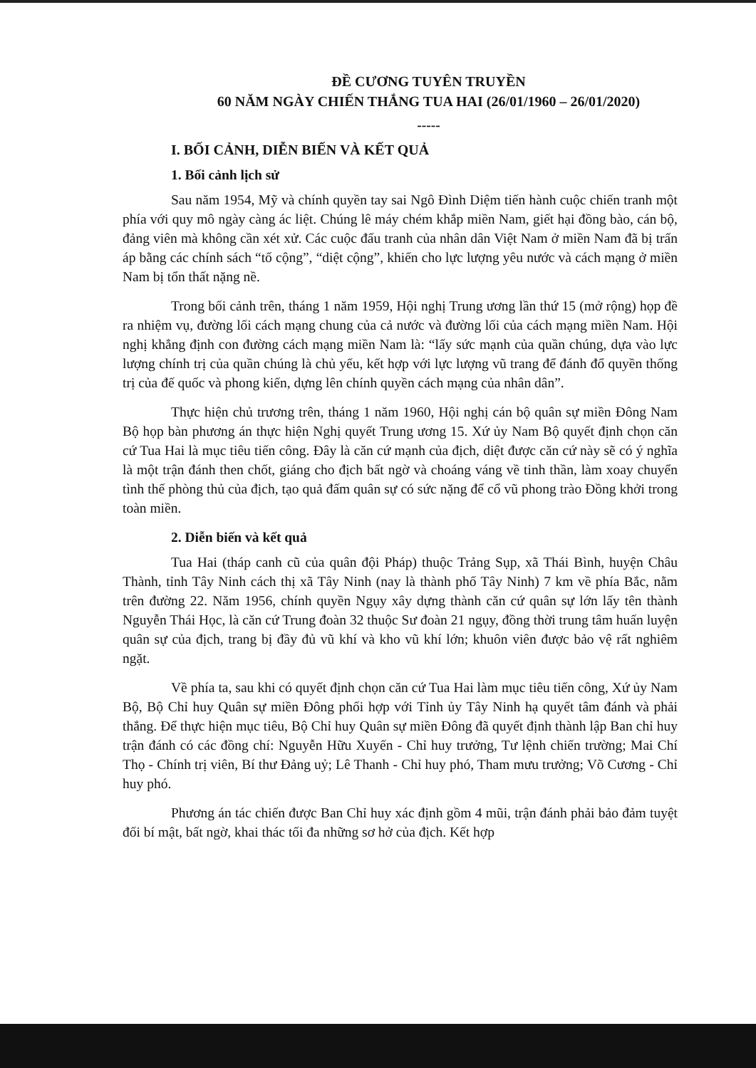ĐỀ CƯƠNG TUYÊN TRUYỀN
60 NĂM NGÀY CHIẾN THẮNG TUA HAI (26/01/1960 – 26/01/2020)
-----
I. BỐI CẢNH, DIỄN BIẾN VÀ KẾT QUẢ
1. Bối cảnh lịch sử
Sau năm 1954, Mỹ và chính quyền tay sai Ngô Đình Diệm tiến hành cuộc chiến tranh một phía với quy mô ngày càng ác liệt. Chúng lê máy chém khắp miền Nam, giết hại đồng bào, cán bộ, đảng viên mà không cần xét xử. Các cuộc đấu tranh của nhân dân Việt Nam ở miền Nam đã bị trấn áp bằng các chính sách “tố cộng”, “diệt cộng”, khiến cho lực lượng yêu nước và cách mạng ở miền Nam bị tổn thất nặng nề.
Trong bối cảnh trên, tháng 1 năm 1959, Hội nghị Trung ương lần thứ 15 (mở rộng) họp đề ra nhiệm vụ, đường lối cách mạng chung của cả nước và đường lối của cách mạng miền Nam. Hội nghị khẳng định con đường cách mạng miền Nam là: “lấy sức mạnh của quần chúng, dựa vào lực lượng chính trị của quần chúng là chủ yếu, kết hợp với lực lượng vũ trang để đánh đổ quyền thống trị của đế quốc và phong kiến, dựng lên chính quyền cách mạng của nhân dân”.
Thực hiện chủ trương trên, tháng 1 năm 1960, Hội nghị cán bộ quân sự miền Đông Nam Bộ họp bàn phương án thực hiện Nghị quyết Trung ương 15. Xứ ủy Nam Bộ quyết định chọn căn cứ Tua Hai là mục tiêu tiến công. Đây là căn cứ mạnh của địch, diệt được căn cứ này sẽ có ý nghĩa là một trận đánh then chốt, giáng cho địch bất ngờ và choáng váng về tinh thần, làm xoay chuyển tình thế phòng thủ của địch, tạo quả đấm quân sự có sức nặng để cổ vũ phong trào Đồng khởi trong toàn miền.
2. Diễn biến và kết quả
Tua Hai (tháp canh cũ của quân đội Pháp) thuộc Trảng Sụp, xã Thái Bình, huyện Châu Thành, tỉnh Tây Ninh cách thị xã Tây Ninh (nay là thành phố Tây Ninh) 7 km về phía Bắc, nằm trên đường 22. Năm 1956, chính quyền Ngụy xây dựng thành căn cứ quân sự lớn lấy tên thành Nguyễn Thái Học, là căn cứ Trung đoàn 32 thuộc Sư đoàn 21 ngụy, đồng thời trung tâm huấn luyện quân sự của địch, trang bị đầy đủ vũ khí và kho vũ khí lớn; khuôn viên được bảo vệ rất nghiêm ngặt.
Về phía ta, sau khi có quyết định chọn căn cứ Tua Hai làm mục tiêu tiến công, Xứ ủy Nam Bộ, Bộ Chỉ huy Quân sự miền Đông phối hợp với Tỉnh ủy Tây Ninh hạ quyết tâm đánh và phải thắng. Để thực hiện mục tiêu, Bộ Chỉ huy Quân sự miền Đông đã quyết định thành lập Ban chỉ huy trận đánh có các đồng chí: Nguyễn Hữu Xuyến - Chỉ huy trưởng, Tư lệnh chiến trường; Mai Chí Thọ - Chính trị viên, Bí thư Đảng uỷ; Lê Thanh - Chỉ huy phó, Tham mưu trưởng; Võ Cương - Chỉ huy phó.
Phương án tác chiến được Ban Chỉ huy xác định gồm 4 mũi, trận đánh phải bảo đảm tuyệt đối bí mật, bất ngờ, khai thác tối đa những sơ hở của địch. Kết hợp